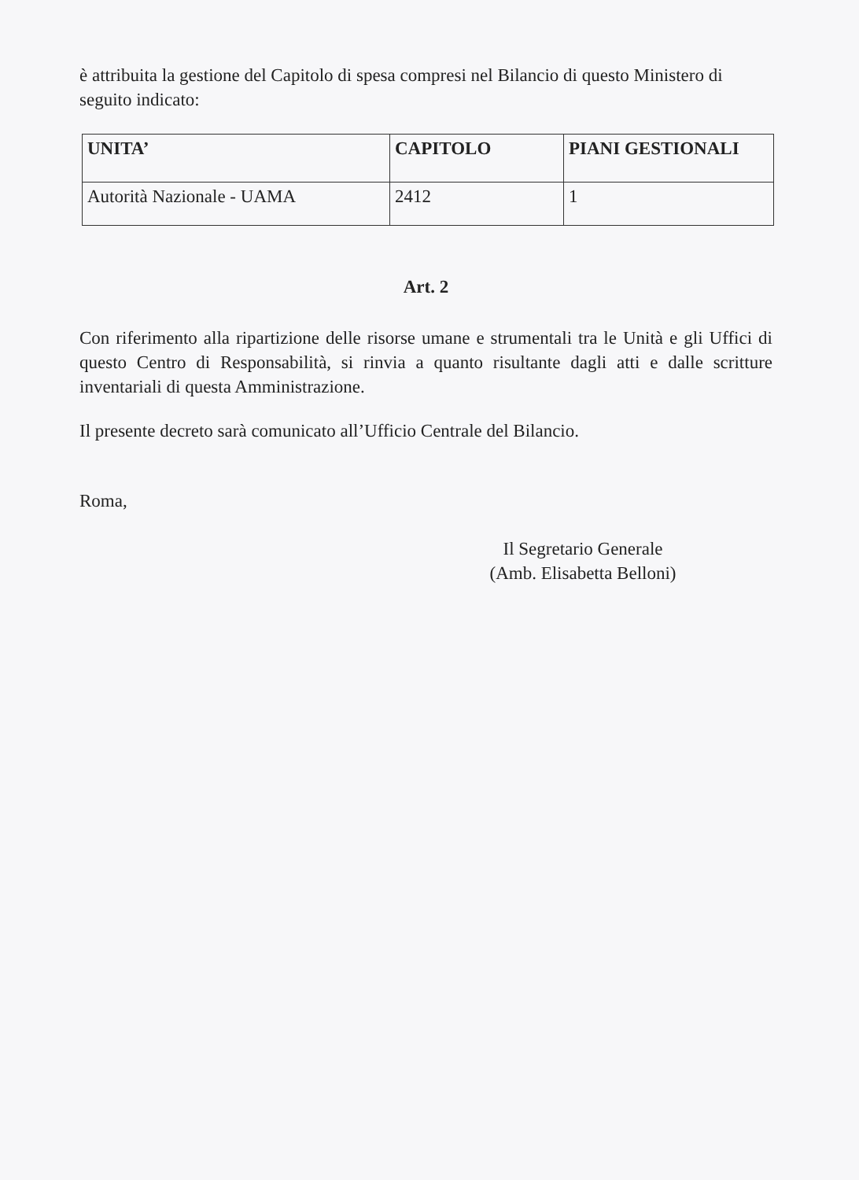è attribuita la gestione del Capitolo di spesa compresi nel Bilancio di questo Ministero di seguito indicato:
| UNITA’ | CAPITOLO | PIANI GESTIONALI |
| --- | --- | --- |
| Autorità Nazionale - UAMA | 2412 | 1 |
Art. 2
Con riferimento alla ripartizione delle risorse umane e strumentali tra le Unità e gli Uffici di questo Centro di Responsabilità, si rinvia a quanto risultante dagli atti e dalle scritture inventariali di questa Amministrazione.
Il presente decreto sarà comunicato all’Ufficio Centrale del Bilancio.
Roma,
Il Segretario Generale
(Amb. Elisabetta Belloni)